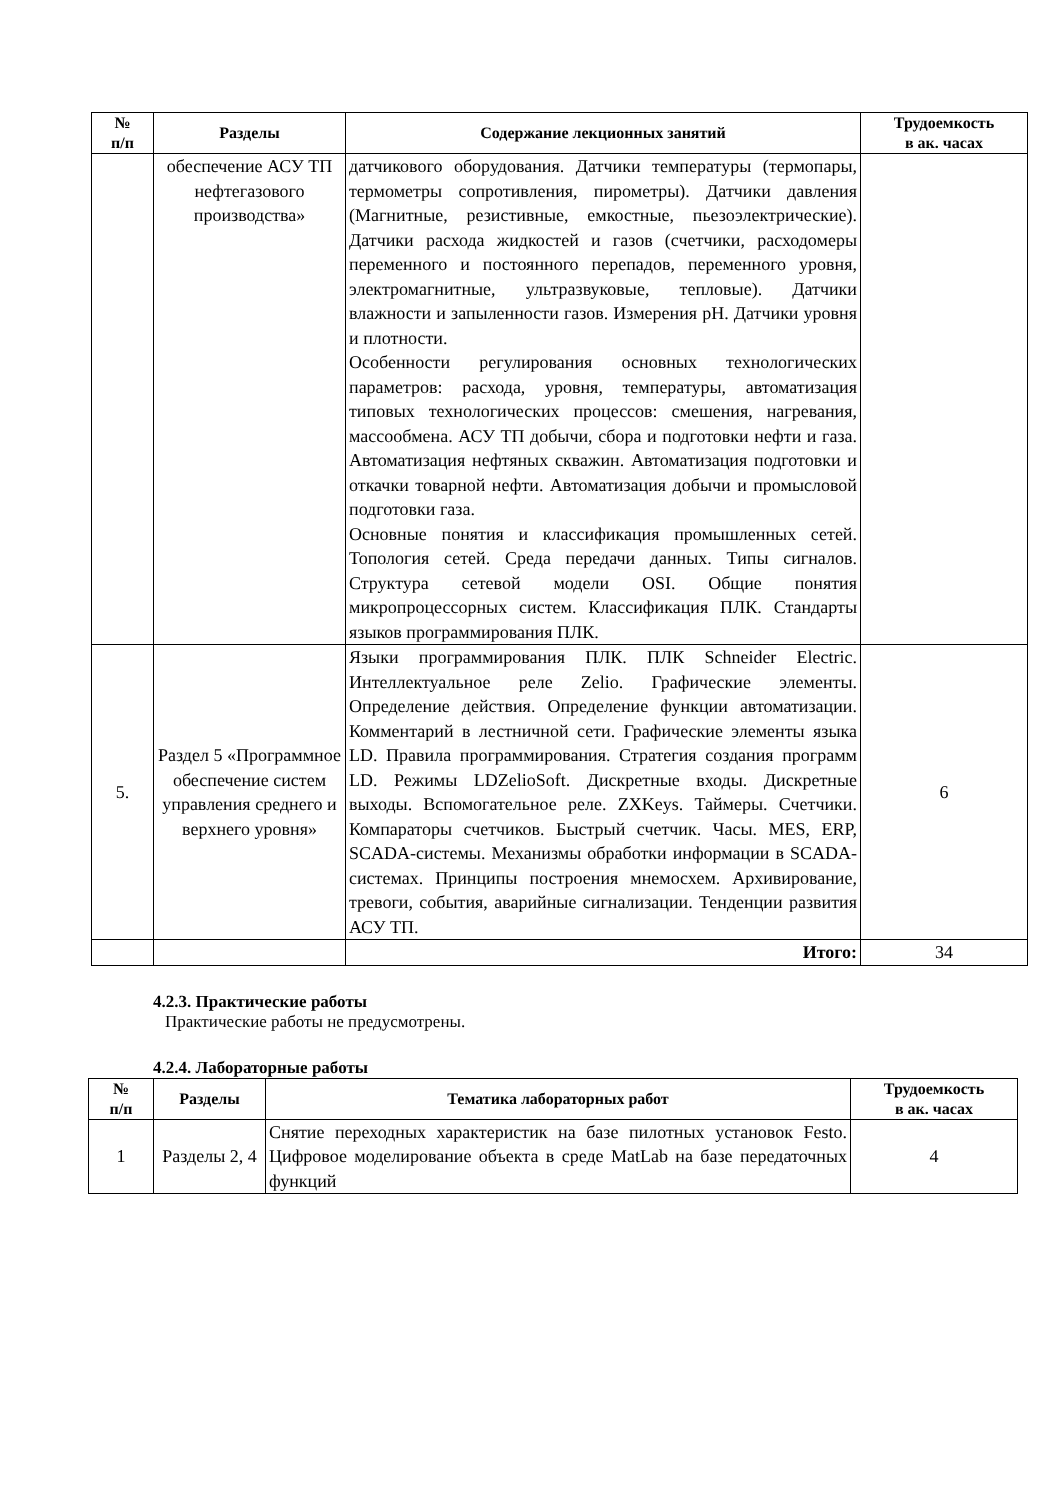| № п/п | Разделы | Содержание лекционных занятий | Трудоемкость в ак. часах |
| --- | --- | --- | --- |
| | обеспечение АСУ ТП нефтегазового производства» | датчикового оборудования. Датчики температуры (термопары, термометры сопротивления, пирометры). Датчики давления (Магнитные, резистивные, емкостные, пьезоэлектрические). Датчики расхода жидкостей и газов (счетчики, расходомеры переменного и постоянного перепадов, переменного уровня, электромагнитные, ультразвуковые, тепловые). Датчики влажности и запыленности газов. Измерения pH. Датчики уровня и плотности. Особенности регулирования основных технологических параметров: расхода, уровня, температуры, автоматизация типовых технологических процессов: смешения, нагревания, массообмена. АСУ ТП добычи, сбора и подготовки нефти и газа. Автоматизация нефтяных скважин. Автоматизация подготовки и откачки товарной нефти. Автоматизация добычи и промысловой подготовки газа. Основные понятия и классификация промышленных сетей. Топология сетей. Среда передачи данных. Типы сигналов. Структура сетевой модели OSI. Общие понятия микропроцессорных систем. Классификация ПЛК. Стандарты языков программирования ПЛК. | |
| 5. | Раздел 5 «Программное обеспечение систем управления среднего и верхнего уровня» | Языки программирования ПЛК. ПЛК Schneider Electric. Интеллектуальное реле Zelio. Графические элементы. Определение действия. Определение функции автоматизации. Комментарий в лестничной сети. Графические элементы языка LD. Правила программирования. Стратегия создания программ LD. Режимы LDZelioSoft. Дискретные входы. Дискретные выходы. Вспомогательное реле. ZXKeys. Таймеры. Счетчики. Компараторы счетчиков. Быстрый счетчик. Часы. MES, ERP, SCADA-системы. Механизмы обработки информации в SCADA-системах. Принципы построения мнемосхем. Архивирование, тревоги, события, аварийные сигнализации. Тенденции развития АСУ ТП. | 6 |
| | | Итого: | 34 |
4.2.3. Практические работы
Практические работы не предусмотрены.
4.2.4. Лабораторные работы
| № п/п | Разделы | Тематика лабораторных работ | Трудоемкость в ак. часах |
| --- | --- | --- | --- |
| 1 | Разделы 2, 4 | Снятие переходных характеристик на базе пилотных установок Festo. Цифровое моделирование объекта в среде MatLab на базе передаточных функций | 4 |